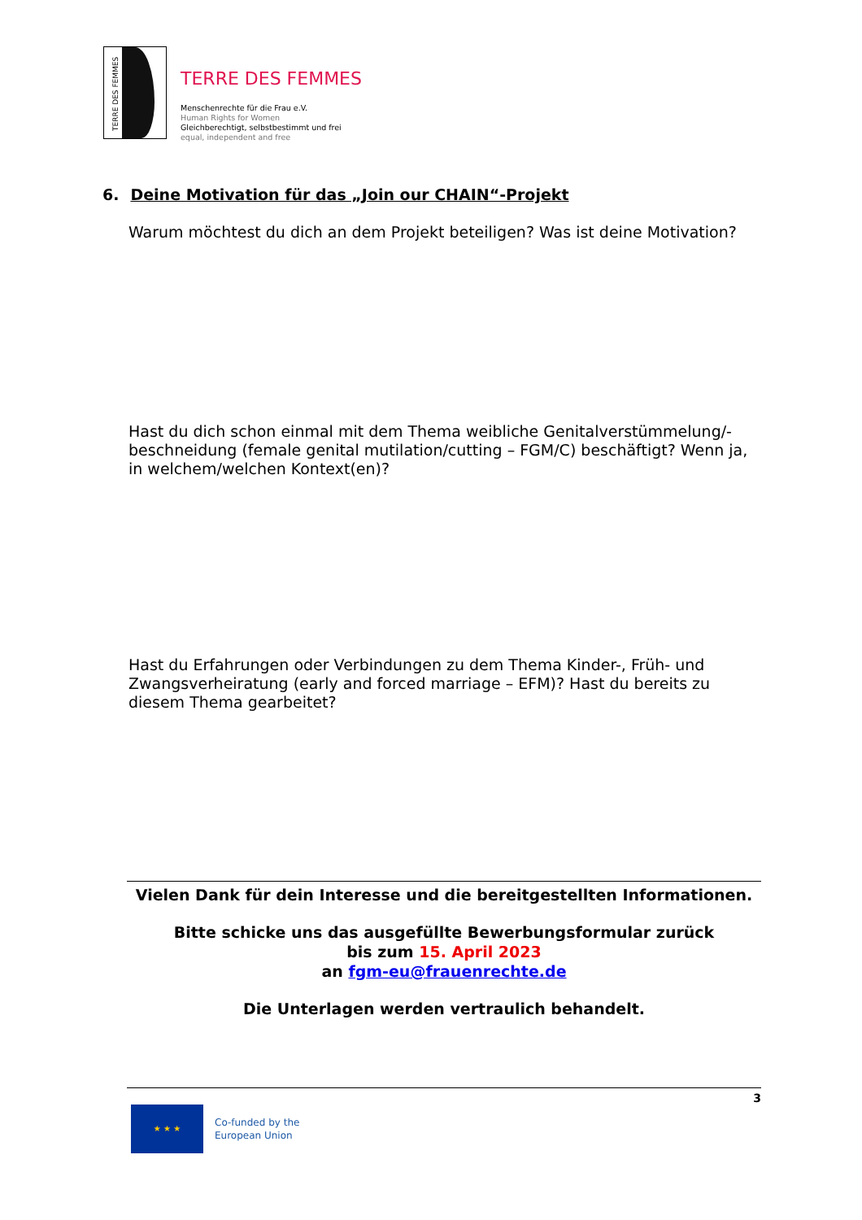TERRE DES FEMMES
TERRE DES FEMMES
Menschenrechte für die Frau e.V.
Human Rights for Women
Gleichberechtigt, selbstbestimmt und frei
equal, independent and free
6. Deine Motivation für das „Join our CHAIN“-Projekt
Warum möchtest du dich an dem Projekt beteiligen? Was ist deine Motivation?
Hast du dich schon einmal mit dem Thema weibliche Genitalverstümmelung/-beschneidung (female genital mutilation/cutting – FGM/C) beschäftigt? Wenn ja, in welchem/welchen Kontext(en)?
Hast du Erfahrungen oder Verbindungen zu dem Thema Kinder-, Früh- und Zwangsverheiratung (early and forced marriage – EFM)? Hast du bereits zu diesem Thema gearbeitet?
Vielen Dank für dein Interesse und die bereitgestellten Informationen.
Bitte schicke uns das ausgefüllte Bewerbungsformular zurück
bis zum 15. April 2023
an fgm-eu@frauenrechte.de
Die Unterlagen werden vertraulich behandelt.
★ ★ ★
Co-funded by the
European Union
3